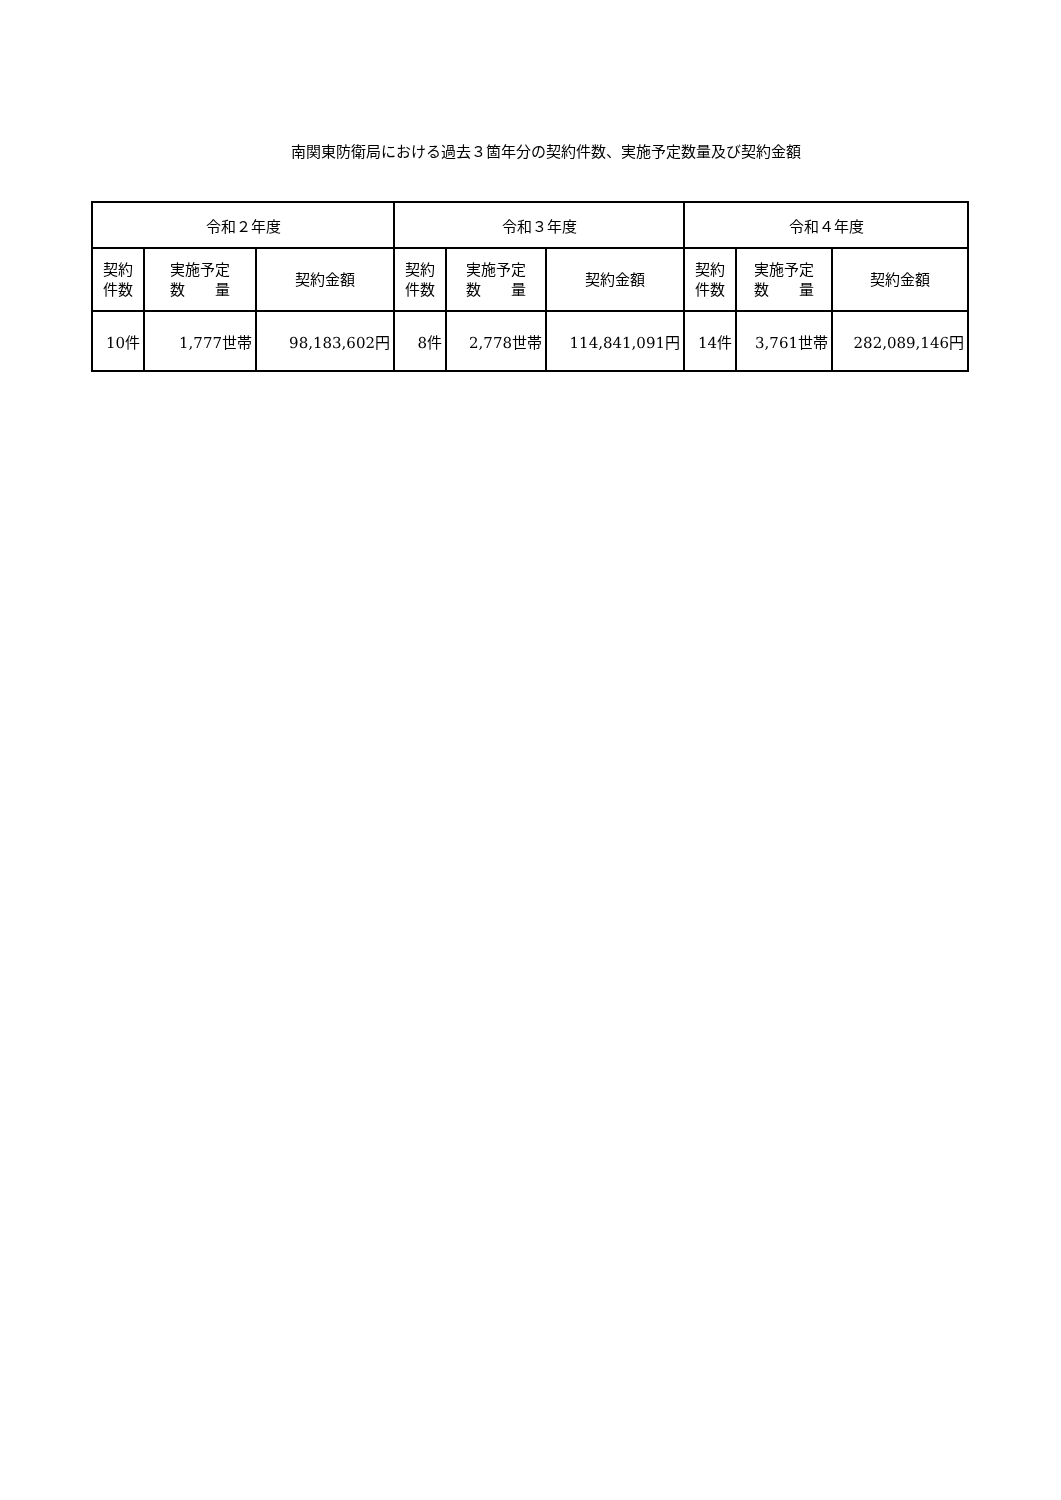南関東防衛局における過去３箇年分の契約件数、実施予定数量及び契約金額
| 令和２年度 | | | 令和３年度 | | | 令和４年度 | | |
| --- | --- | --- | --- | --- | --- | --- | --- | --- |
| 契約 件数 | 実施予定 数 量 | 契約金額 | 契約 件数 | 実施予定 数 量 | 契約金額 | 契約 件数 | 実施予定 数 量 | 契約金額 |
| 10件 | 1,777世帯 | 98,183,602円 | 8件 | 2,778世帯 | 114,841,091円 | 14件 | 3,761世帯 | 282,089,146円 |